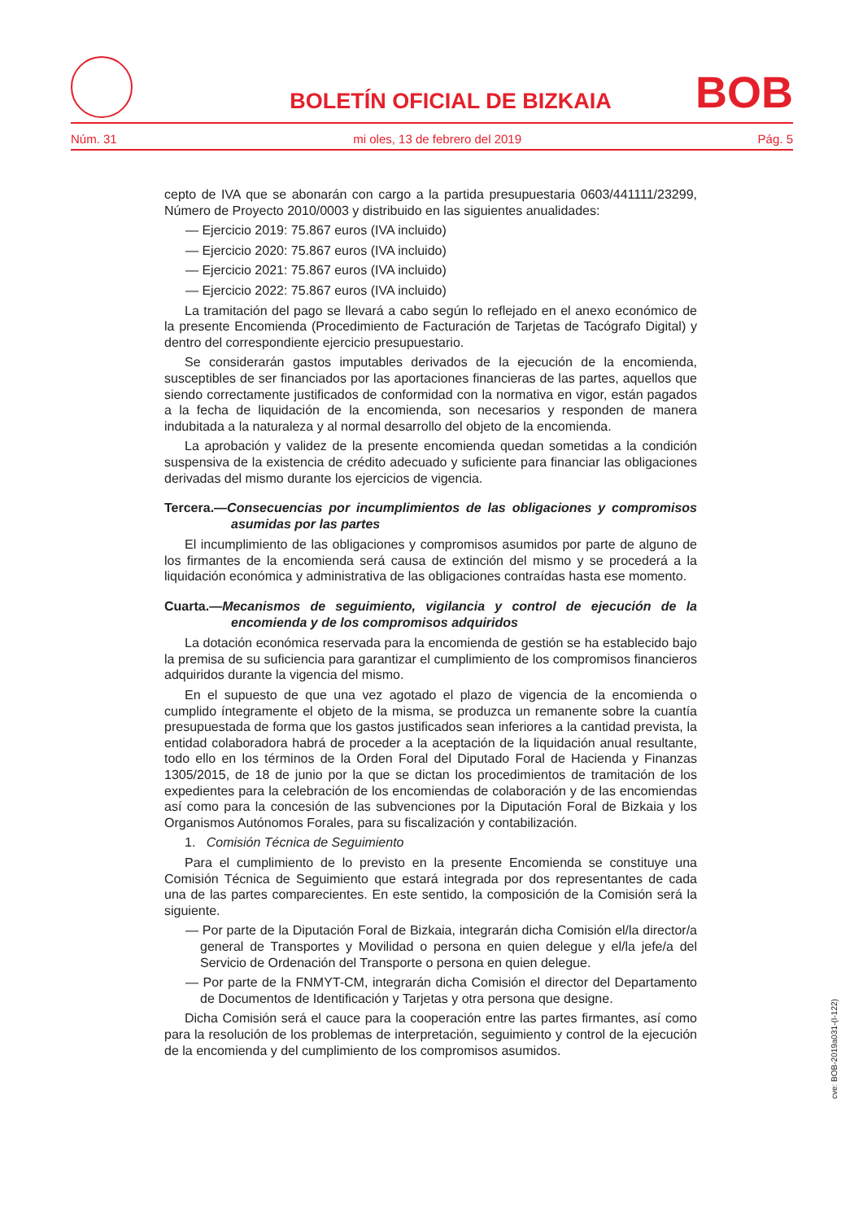BOLETÍN OFICIAL DE BIZKAIA
BOB
Núm. 31 mi oles, 13 de febrero del 2019 Pág. 5
cepto de IVA que se abonarán con cargo a la partida presupuestaria 0603/441111/23299, Número de Proyecto 2010/0003 y distribuido en las siguientes anualidades:
— Ejercicio 2019: 75.867 euros (IVA incluido)
— Ejercicio 2020: 75.867 euros (IVA incluido)
— Ejercicio 2021: 75.867 euros (IVA incluido)
— Ejercicio 2022: 75.867 euros (IVA incluido)
La tramitación del pago se llevará a cabo según lo reflejado en el anexo económico de la presente Encomienda (Procedimiento de Facturación de Tarjetas de Tacógrafo Digital) y dentro del correspondiente ejercicio presupuestario.
Se considerarán gastos imputables derivados de la ejecución de la encomienda, susceptibles de ser financiados por las aportaciones financieras de las partes, aquellos que siendo correctamente justificados de conformidad con la normativa en vigor, están pagados a la fecha de liquidación de la encomienda, son necesarios y responden de manera indubitada a la naturaleza y al normal desarrollo del objeto de la encomienda.
La aprobación y validez de la presente encomienda quedan sometidas a la condición suspensiva de la existencia de crédito adecuado y suficiente para financiar las obligaciones derivadas del mismo durante los ejercicios de vigencia.
Tercera.—Consecuencias por incumplimientos de las obligaciones y compromisos asumidas por las partes
El incumplimiento de las obligaciones y compromisos asumidos por parte de alguno de los firmantes de la encomienda será causa de extinción del mismo y se procederá a la liquidación económica y administrativa de las obligaciones contraídas hasta ese momento.
Cuarta.—Mecanismos de seguimiento, vigilancia y control de ejecución de la encomienda y de los compromisos adquiridos
La dotación económica reservada para la encomienda de gestión se ha establecido bajo la premisa de su suficiencia para garantizar el cumplimiento de los compromisos financieros adquiridos durante la vigencia del mismo.
En el supuesto de que una vez agotado el plazo de vigencia de la encomienda o cumplido íntegramente el objeto de la misma, se produzca un remanente sobre la cuantía presupuestada de forma que los gastos justificados sean inferiores a la cantidad prevista, la entidad colaboradora habrá de proceder a la aceptación de la liquidación anual resultante, todo ello en los términos de la Orden Foral del Diputado Foral de Hacienda y Finanzas 1305/2015, de 18 de junio por la que se dictan los procedimientos de tramitación de los expedientes para la celebración de los encomiendas de colaboración y de las encomiendas así como para la concesión de las subvenciones por la Diputación Foral de Bizkaia y los Organismos Autónomos Forales, para su fiscalización y contabilización.
1. Comisión Técnica de Seguimiento
Para el cumplimiento de lo previsto en la presente Encomienda se constituye una Comisión Técnica de Seguimiento que estará integrada por dos representantes de cada una de las partes comparecientes. En este sentido, la composición de la Comisión será la siguiente.
— Por parte de la Diputación Foral de Bizkaia, integrarán dicha Comisión el/la director/a general de Transportes y Movilidad o persona en quien delegue y el/la jefe/a del Servicio de Ordenación del Transporte o persona en quien delegue.
— Por parte de la FNMYT-CM, integrarán dicha Comisión el director del Departamento de Documentos de Identificación y Tarjetas y otra persona que designe.
Dicha Comisión será el cauce para la cooperación entre las partes firmantes, así como para la resolución de los problemas de interpretación, seguimiento y control de la ejecución de la encomienda y del cumplimiento de los compromisos asumidos.
cve: BOB-2019a031-(I-122)